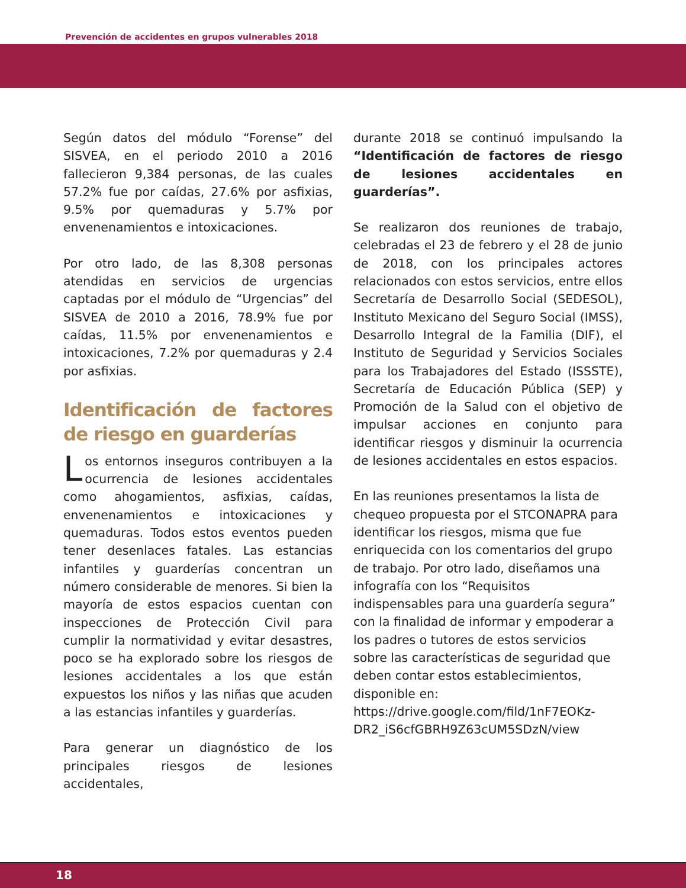Prevención de accidentes en grupos vulnerables 2018
Según datos del módulo “Forense” del SISVEA, en el periodo 2010 a 2016 fallecieron 9,384 personas, de las cuales 57.2% fue por caídas, 27.6% por asfixias, 9.5% por quemaduras y 5.7% por envenenamientos e intoxicaciones.
Por otro lado, de las 8,308 personas atendidas en servicios de urgencias captadas por el módulo de “Urgencias” del SISVEA de 2010 a 2016, 78.9% fue por caídas, 11.5% por envenenamientos e intoxicaciones, 7.2% por quemaduras y 2.4 por asfixias.
Identificación de factores de riesgo en guarderías
Los entornos inseguros contribuyen a la ocurrencia de lesiones accidentales como ahogamientos, asfixias, caídas, envenenamientos e intoxicaciones y quemaduras. Todos estos eventos pueden tener desenlaces fatales. Las estancias infantiles y guarderías concentran un número considerable de menores. Si bien la mayoría de estos espacios cuentan con inspecciones de Protección Civil para cumplir la normatividad y evitar desastres, poco se ha explorado sobre los riesgos de lesiones accidentales a los que están expuestos los niños y las niñas que acuden a las estancias infantiles y guarderías.
Para generar un diagnóstico de los principales riesgos de lesiones accidentales,
durante 2018 se continuó impulsando la “Identificación de factores de riesgo de lesiones accidentales en guarderías”.
Se realizaron dos reuniones de trabajo, celebradas el 23 de febrero y el 28 de junio de 2018, con los principales actores relacionados con estos servicios, entre ellos Secretaría de Desarrollo Social (SEDESOL), Instituto Mexicano del Seguro Social (IMSS), Desarrollo Integral de la Familia (DIF), el Instituto de Seguridad y Servicios Sociales para los Trabajadores del Estado (ISSSTE), Secretaría de Educación Pública (SEP) y Promoción de la Salud con el objetivo de impulsar acciones en conjunto para identificar riesgos y disminuir la ocurrencia de lesiones accidentales en estos espacios.
En las reuniones presentamos la lista de chequeo propuesta por el STCONAPRA para identificar los riesgos, misma que fue enriquecida con los comentarios del grupo de trabajo. Por otro lado, diseñamos una infografía con los “Requisitos indispensables para una guardería segura” con la finalidad de informar y empoderar a los padres o tutores de estos servicios sobre las características de seguridad que deben contar estos establecimientos, disponible en: https://drive.google.com/fild/1nF7EOKz-DR2_iS6cfGBRH9Z63cUM5SDzN/view
18